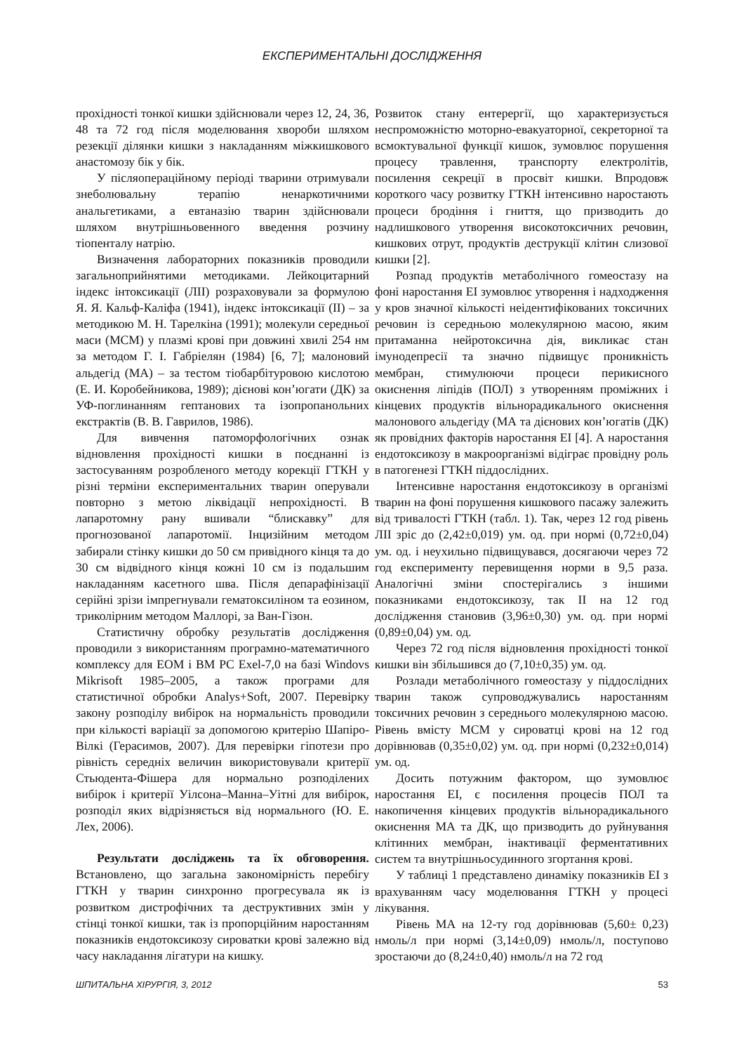ЕКСПЕРИМЕНТАЛЬНІ ДОСЛІДЖЕННЯ
прохідності тонкої кишки здійснювали через 12, 24, 36, 48 та 72 год після моделювання хвороби шляхом резекції ділянки кишки з накладанням міжкишкового анастомозу бік у бік.
У післяопераційному періоді тварини отримували знеболювальну терапію ненаркотичними анальгетиками, а евтаназію тварин здійснювали шляхом внутрішньовенного введення розчину тіопенталу натрію.
Визначення лабораторних показників проводили загальноприйнятими методиками. Лейкоцитарний індекс інтоксикації (ЛІІ) розраховували за формулою Я. Я. Кальф-Каліфа (1941), індекс інтоксикації (ІІ) – за методикою М. Н. Тарелкіна (1991); молекули середньої маси (МСМ) у плазмі крові при довжині хвилі 254 нм за методом Г. І. Габріелян (1984) [6, 7]; малоновий альдегід (МА) – за тестом тіобарбітуровою кислотою (Е. И. Коробейникова, 1989); дієнові кон’югати (ДК) за УФ-поглинанням гептанових та ізопропанольних екстрактів (В. В. Гаврилов, 1986).
Для вивчення патоморфологічних ознак відновлення прохідності кишки в поєднанні із застосуванням розробленого методу корекції ГТКН у різні терміни експериментальних тварин оперували повторно з метою ліквідації непрохідності. В лапаротомну рану вшивали “блискавку” для прогнозованої лапаротомії. Інцизійним методом забирали стінку кишки до 50 см привідного кінця та до 30 см відвідного кінця кожні 10 см із подальшим накладанням касетного шва. Після депарафінізації серійні зрізи імпрегнували гематоксиліном та еозином, триколірним методом Маллорі, за Ван-Гізон.
Статистичну обробку результатів дослідження проводили з використанням програмно-математичного комплексу для ЕОМ і ВМ PC Exel-7,0 на базі Windovs Mikrisoft 1985–2005, а також програми для статистичної обробки Analys+Soft, 2007. Перевірку закону розподілу вибірок на нормальність проводили при кількості варіації за допомогою критерію Шапіро-Вілкі (Герасимов, 2007). Для перевірки гіпотези про рівність середніх величин використовували критерії Стьюдента-Фішера для нормально розподілених вибірок і критерії Уілсона–Манна–Уітні для вибірок, розподіл яких відрізняється від нормального (Ю. Е. Лех, 2006).
Результати досліджень та їх обговорення. Встановлено, що загальна закономірність перебігу ГТКН у тварин синхронно прогресувала як із розвитком дистрофічних та деструктивних змін у стінці тонкої кишки, так із пропорційним наростанням показників ендотоксикозу сироватки крові залежно від часу накладання лігатури на кишку.
Розвиток стану ентерергії, що характеризується неспроможністю моторно-евакуаторної, секреторної та всмоктувальної функції кишок, зумовлює порушення процесу травлення, транспорту електролітів, посилення секреції в просвіт кишки. Впродовж короткого часу розвитку ГТКН інтенсивно наростають процеси бродіння і гниття, що призводить до надлишкового утворення високотоксичних речовин, кишкових отрут, продуктів деструкції клітин слизової кишки [2].
Розпад продуктів метаболічного гомеостазу на фоні наростання ЕІ зумовлює утворення і надходження у кров значної кількості неідентифікованих токсичних речовин із середньою молекулярною масою, яким притаманна нейротоксична дія, викликає стан імунодепресії та значно підвищує проникність мембран, стимулюючи процеси перикисного окиснення ліпідів (ПОЛ) з утворенням проміжних і кінцевих продуктів вільнорадикального окиснення малонового альдегіду (МА та дієнових кон’югатів (ДК) як провідних факторів наростання ЕІ [4]. А наростання ендотоксикозу в макроорганізмі відіграє провідну роль в патогенезі ГТКН піддослідних.
Інтенсивне наростання ендотоксикозу в організмі тварин на фоні порушення кишкового пасажу залежить від тривалості ГТКН (табл. 1). Так, через 12 год рівень ЛІІ зріс до (2,42±0,019) ум. од. при нормі (0,72±0,04) ум. од. і неухильно підвищувався, досягаючи через 72 год експерименту перевищення норми в 9,5 раза. Аналогічні зміни спостерігались з іншими показниками ендотоксикозу, так ІІ на 12 год дослідження становив (3,96±0,30) ум. од. при нормі (0,89±0,04) ум. од.
Через 72 год після відновлення прохідності тонкої кишки він збільшився до (7,10±0,35) ум. од.
Розлади метаболічного гомеостазу у піддослідних тварин також супроводжувались наростанням токсичних речовин з середнього молекулярною масою. Рівень вмісту МСМ у сироватці крові на 12 год дорівнював (0,35±0,02) ум. од. при нормі (0,232±0,014) ум. од.
Досить потужним фактором, що зумовлює наростання ЕІ, є посилення процесів ПОЛ та накопичення кінцевих продуктів вільнорадикального окиснення МА та ДК, що призводить до руйнування клітинних мембран, інактивації ферментативних систем та внутрішньосудинного згортання крові.
У таблиці 1 представлено динаміку показників ЕІ з врахуванням часу моделювання ГТКН у процесі лікування.
Рівень МА на 12-ту год дорівнював (5,60± 0,23) нмоль/л при нормі (3,14±0,09) нмоль/л, поступово зростаючи до (8,24±0,40) нмоль/л на 72 год
ШПИТАЛЬНА ХІРУРГІЯ, 3, 2012 53